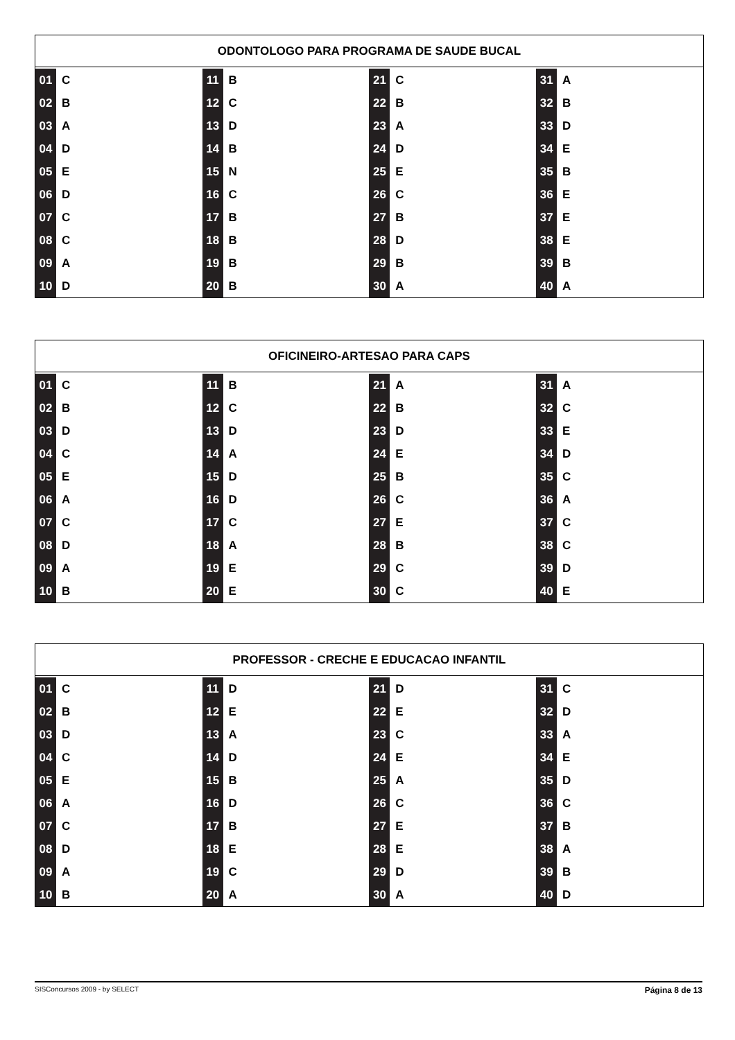ODONTOLOGO PARA PROGRAMA DE SAUDE BUCAL
| 01 | C | 11 | B | 21 | C | 31 | A |
| 02 | B | 12 | C | 22 | B | 32 | B |
| 03 | A | 13 | D | 23 | A | 33 | D |
| 04 | D | 14 | B | 24 | D | 34 | E |
| 05 | E | 15 | N | 25 | E | 35 | B |
| 06 | D | 16 | C | 26 | C | 36 | E |
| 07 | C | 17 | B | 27 | B | 37 | E |
| 08 | C | 18 | B | 28 | D | 38 | E |
| 09 | A | 19 | B | 29 | B | 39 | B |
| 10 | D | 20 | B | 30 | A | 40 | A |
OFICINEIRO-ARTESAO PARA CAPS
| 01 | C | 11 | B | 21 | A | 31 | A |
| 02 | B | 12 | C | 22 | B | 32 | C |
| 03 | D | 13 | D | 23 | D | 33 | E |
| 04 | C | 14 | A | 24 | E | 34 | D |
| 05 | E | 15 | D | 25 | B | 35 | C |
| 06 | A | 16 | D | 26 | C | 36 | A |
| 07 | C | 17 | C | 27 | E | 37 | C |
| 08 | D | 18 | A | 28 | B | 38 | C |
| 09 | A | 19 | E | 29 | C | 39 | D |
| 10 | B | 20 | E | 30 | C | 40 | E |
PROFESSOR - CRECHE E EDUCACAO INFANTIL
| 01 | C | 11 | D | 21 | D | 31 | C |
| 02 | B | 12 | E | 22 | E | 32 | D |
| 03 | D | 13 | A | 23 | C | 33 | A |
| 04 | C | 14 | D | 24 | E | 34 | E |
| 05 | E | 15 | B | 25 | A | 35 | D |
| 06 | A | 16 | D | 26 | C | 36 | C |
| 07 | C | 17 | B | 27 | E | 37 | B |
| 08 | D | 18 | E | 28 | E | 38 | A |
| 09 | A | 19 | C | 29 | D | 39 | B |
| 10 | B | 20 | A | 30 | A | 40 | D |
SISConcursos 2009 - by SELECT Página 8 de 13